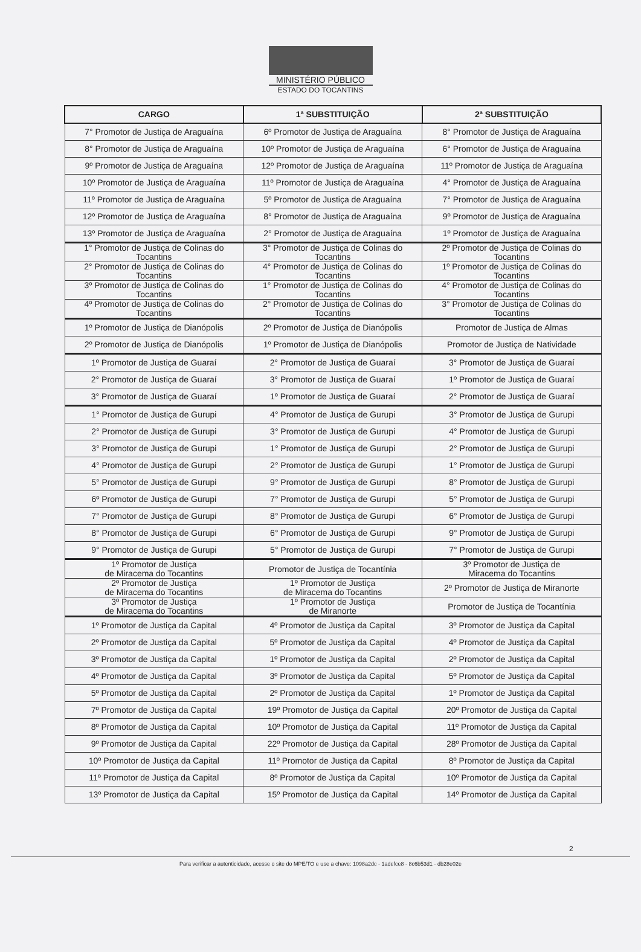MINISTÉRIO PÚBLICO
ESTADO DO TOCANTINS
| CARGO | 1ª SUBSTITUIÇÃO | 2ª SUBSTITUIÇÃO |
| --- | --- | --- |
| 7° Promotor de Justiça de Araguaína | 6º Promotor de Justiça de Araguaína | 8° Promotor de Justiça de Araguaína |
| 8° Promotor de Justiça de Araguaína | 10º Promotor de Justiça de Araguaína | 6° Promotor de Justiça de Araguaína |
| 9º Promotor de Justiça de Araguaína | 12º Promotor de Justiça de Araguaína | 11º Promotor de Justiça de Araguaína |
| 10º Promotor de Justiça de Araguaína | 11º Promotor de Justiça de Araguaína | 4° Promotor de Justiça de Araguaína |
| 11º Promotor de Justiça de Araguaína | 5º Promotor de Justiça de Araguaína | 7° Promotor de Justiça de Araguaína |
| 12º Promotor de Justiça de Araguaína | 8° Promotor de Justiça de Araguaína | 9º Promotor de Justiça de Araguaína |
| 13º Promotor de Justiça de Araguaína | 2° Promotor de Justiça de Araguaína | 1º Promotor de Justiça de Araguaína |
| 1° Promotor de Justiça de Colinas do Tocantins | 3° Promotor de Justiça de Colinas do Tocantins | 2º Promotor de Justiça de Colinas do Tocantins |
| 2° Promotor de Justiça de Colinas do Tocantins | 4° Promotor de Justiça de Colinas do Tocantins | 1º Promotor de Justiça de Colinas do Tocantins |
| 3º Promotor de Justiça de Colinas do Tocantins | 1° Promotor de Justiça de Colinas do Tocantins | 4° Promotor de Justiça de Colinas do Tocantins |
| 4º Promotor de Justiça de Colinas do Tocantins | 2° Promotor de Justiça de Colinas do Tocantins | 3° Promotor de Justiça de Colinas do Tocantins |
| 1º Promotor de Justiça de Dianópolis | 2º Promotor de Justiça de Dianópolis | Promotor de Justiça de Almas |
| 2º Promotor de Justiça de Dianópolis | 1º Promotor de Justiça de Dianópolis | Promotor de Justiça de Natividade |
| 1º Promotor de Justiça de Guaraí | 2° Promotor de Justiça de Guaraí | 3° Promotor de Justiça de Guaraí |
| 2° Promotor de Justiça de Guaraí | 3° Promotor de Justiça de Guaraí | 1º Promotor de Justiça de Guaraí |
| 3° Promotor de Justiça de Guaraí | 1º Promotor de Justiça de Guaraí | 2° Promotor de Justiça de Guaraí |
| 1° Promotor de Justiça de Gurupi | 4° Promotor de Justiça de Gurupi | 3° Promotor de Justiça de Gurupi |
| 2° Promotor de Justiça de Gurupi | 3° Promotor de Justiça de Gurupi | 4° Promotor de Justiça de Gurupi |
| 3° Promotor de Justiça de Gurupi | 1° Promotor de Justiça de Gurupi | 2° Promotor de Justiça de Gurupi |
| 4° Promotor de Justiça de Gurupi | 2° Promotor de Justiça de Gurupi | 1° Promotor de Justiça de Gurupi |
| 5° Promotor de Justiça de Gurupi | 9° Promotor de Justiça de Gurupi | 8° Promotor de Justiça de Gurupi |
| 6º Promotor de Justiça de Gurupi | 7° Promotor de Justiça de Gurupi | 5° Promotor de Justiça de Gurupi |
| 7° Promotor de Justiça de Gurupi | 8° Promotor de Justiça de Gurupi | 6° Promotor de Justiça de Gurupi |
| 8° Promotor de Justiça de Gurupi | 6° Promotor de Justiça de Gurupi | 9° Promotor de Justiça de Gurupi |
| 9° Promotor de Justiça de Gurupi | 5° Promotor de Justiça de Gurupi | 7° Promotor de Justiça de Gurupi |
| 1º Promotor de Justiça de Miracema do Tocantins | Promotor de Justiça de Tocantínia | 3º Promotor de Justiça de Miracema do Tocantins |
| 2º Promotor de Justiça de Miracema do Tocantins | 1º Promotor de Justiça de Miracema do Tocantins | 2º Promotor de Justiça de Miranorte |
| 3º Promotor de Justiça de Miracema do Tocantins | 1º Promotor de Justiça de Miranorte | Promotor de Justiça de Tocantínia |
| 1º Promotor de Justiça da Capital | 4º Promotor de Justiça da Capital | 3º Promotor de Justiça da Capital |
| 2º Promotor de Justiça da Capital | 5º Promotor de Justiça da Capital | 4º Promotor de Justiça da Capital |
| 3º Promotor de Justiça da Capital | 1º Promotor de Justiça da Capital | 2º Promotor de Justiça da Capital |
| 4º Promotor de Justiça da Capital | 3º Promotor de Justiça da Capital | 5º Promotor de Justiça da Capital |
| 5º Promotor de Justiça da Capital | 2º Promotor de Justiça da Capital | 1º Promotor de Justiça da Capital |
| 7º Promotor de Justiça da Capital | 19º Promotor de Justiça da Capital | 20º Promotor de Justiça da Capital |
| 8º Promotor de Justiça da Capital | 10º Promotor de Justiça da Capital | 11º Promotor de Justiça da Capital |
| 9º Promotor de Justiça da Capital | 22º Promotor de Justiça da Capital | 28º Promotor de Justiça da Capital |
| 10º Promotor de Justiça da Capital | 11º Promotor de Justiça da Capital | 8º Promotor de Justiça da Capital |
| 11º Promotor de Justiça da Capital | 8º Promotor de Justiça da Capital | 10º Promotor de Justiça da Capital |
| 13º Promotor de Justiça da Capital | 15º Promotor de Justiça da Capital | 14º Promotor de Justiça da Capital |
2
Para verificar a autenticidade, acesse o site do MPE/TO e use a chave: 1098a2dc - 1adefce8 - 8c6b53d1 - db28e02e